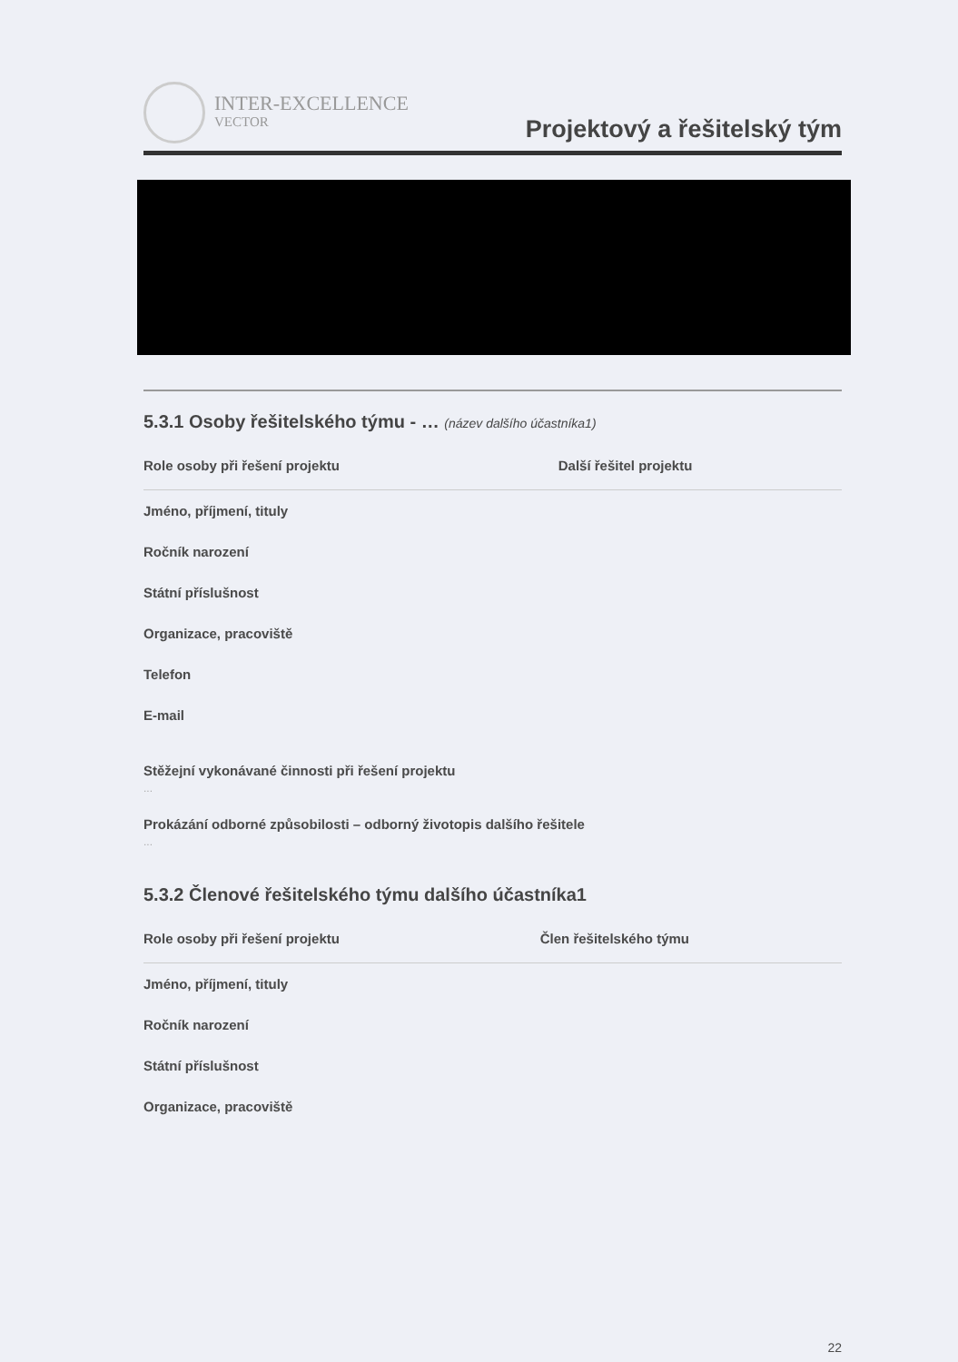INTER-EXCELLENCE
VECTOR
Projektový a řešitelský tým
5.3.1 Osoby řešitelského týmu - … (název dalšího účastníka1)
| Role osoby při řešení projektu | Další řešitel projektu |
| --- | --- |
| Jméno, příjmení, tituly | |
| Ročník narození | |
| Státní příslušnost | |
| Organizace, pracoviště | |
| Telefon | |
| E-mail | |
| Stěžejní vykonávané činnosti při řešení projektu | |
| ... | |
| Prokázání odborné způsobilosti – odborný životopis dalšího řešitele | |
| ... | |
5.3.2 Členové řešitelského týmu dalšího účastníka1
| Role osoby při řešení projektu | Člen řešitelského týmu |
| --- | --- |
| Jméno, příjmení, tituly | |
| Ročník narození | |
| Státní příslušnost | |
| Organizace, pracoviště | |
22